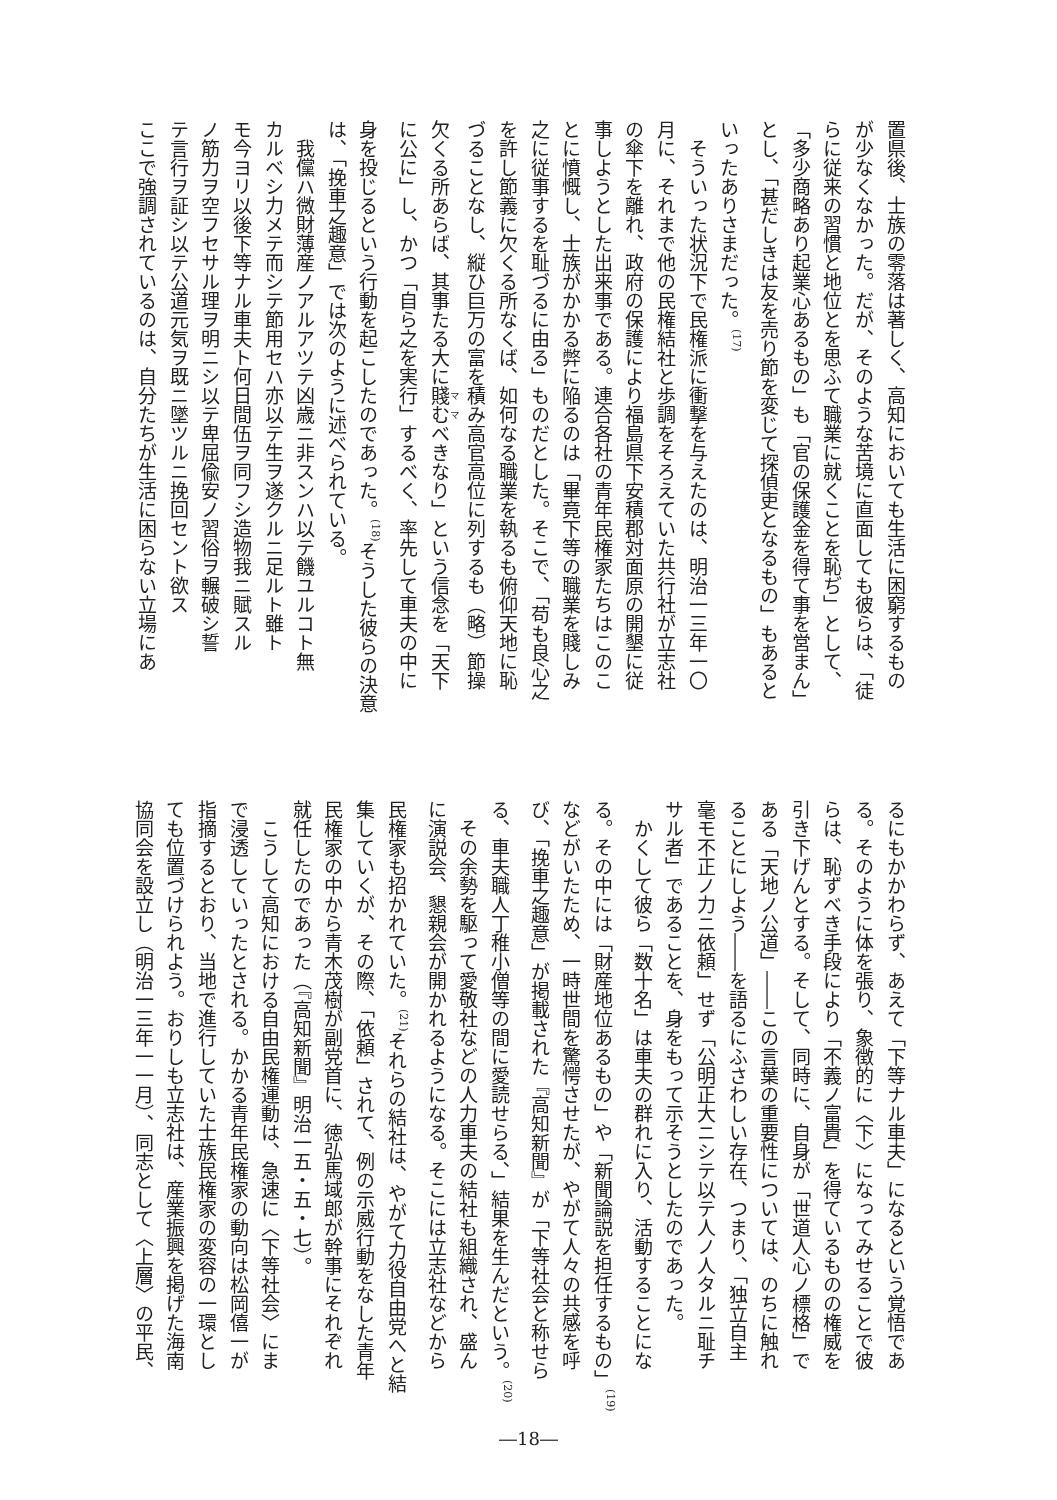置県後、士族の零落は著しく、高知においても生活に困窮するもの
が少なくなかった。だが、そのような苦境に直面しても彼らは、「徒
らに従来の習慣と地位とを思ふて職業に就くことを恥ぢ」として、
「多少商略あり起業心あるもの」も「官の保護金を得て事を営まん」
とし、「甚だしきは友を売り節を変じて探偵吏となるもの」もあると
いったありさまだった。<sup>(17)</sup>
　そういった状況下で民権派に衝撃を与えたのは、明治一三年一〇
月に、それまで他の民権結社と歩調をそろえていた共行社が立志社
の傘下を離れ、政府の保護により福島県下安積郡対面原の開墾に従
事しようとした出来事である。連合各社の青年民権家たちはこのこ
とに憤慨し、士族がかかる弊に陥るのは「畢竟下等の職業を賤しみ
之に従事するを耻づるに由る」ものだとした。そこで、「苟も良心之
を許し節義に欠くる所なくば、如何なる職業を執るも俯仰天地に恥
づることなし、縦ひ巨万の富を積み高官高位に列するも（略）節操
欠くる所あらば、其事たる大に賤むべきなり」という信念を「天下
に公に」し、かつ「自ら之を実行」するべく、率先して車夫の中に
身を投じるという行動を起こしたのであった。<sup>(18)</sup>そうした彼らの決意
は、「挽車之趣意」では次のように述べられている。
　我儻ハ微財薄産ノアルアツテ凶歳ニ非スンハ以テ饑ユルコト無
カルベシ力メテ而シテ節用セハ亦以テ生ヲ遂クルニ足ルト雖ト
モ今ヨリ以後下等ナル車夫ト何日間伍ヲ同フシ造物我ニ賦スル
ノ筋力ヲ空フセサル理ヲ明ニシ以テ卑屈偸安ノ習俗ヲ輾破シ誓
テ言行ヲ証シ以テ公道元気ヲ既ニ墜ツルニ挽回セント欲ス
ここで強調されているのは、自分たちが生活に困らない立場にあ
るにもかかわらず、あえて「下等ナル車夫」になるという覚悟であ
る。そのように体を張り、象徴的に〈下〉になってみせることで彼
らは、恥ずべき手段により「不義ノ富貴」を得ているものの権威を
引き下げんとする。そして、同時に、自身が「世道人心ノ標格」で
ある「天地ノ公道」――この言葉の重要性については、のちに触れ
ることにしよう――を語るにふさわしい存在、つまり、「独立自主
毫モ不正ノ力ニ依頼」せず「公明正大ニシテ以テ人ノ人タルニ耻チ
サル者」であることを、身をもって示そうとしたのであった。
　かくして彼ら「数十名」は車夫の群れに入り、活動することにな
る。その中には「財産地位あるもの」や「新聞論説を担任するもの」<sup>(19)</sup>
などがいたため、一時世間を驚愕させたが、やがて人々の共感を呼
び、「挽車之趣意」が掲載された『高知新聞』が「下等社会と称せら
る、車夫職人丁稚小僧等の間に愛読せらる、」結果を生んだという。<sup>(20)</sup>
　その余勢を駆って愛敬社などの人力車夫の結社も組織され、盛ん
に演説会、懇親会が開かれるようになる。そこには立志社などから
民権家も招かれていた。<sup>(21)</sup>それらの結社は、やがて力役自由党へと結
集していくが、その際、「依頼」されて、例の示威行動をなした青年
民権家の中から青木茂樹が副党首に、徳弘馬域郎が幹事にそれぞれ
就任したのであった（『高知新聞』明治一五・五・七）。
　こうして高知における自由民権運動は、急速に〈下等社会〉にま
で浸透していったとされる。かかる青年民権家の動向は松岡僖一が
指摘するとおり、当地で進行していた士族民権家の変容の一環とし
ても位置づけられよう。おりしも立志社は、産業振興を掲げた海南
協同会を設立し（明治一三年一一月）、同志として〈上層〉の平民、
―18―